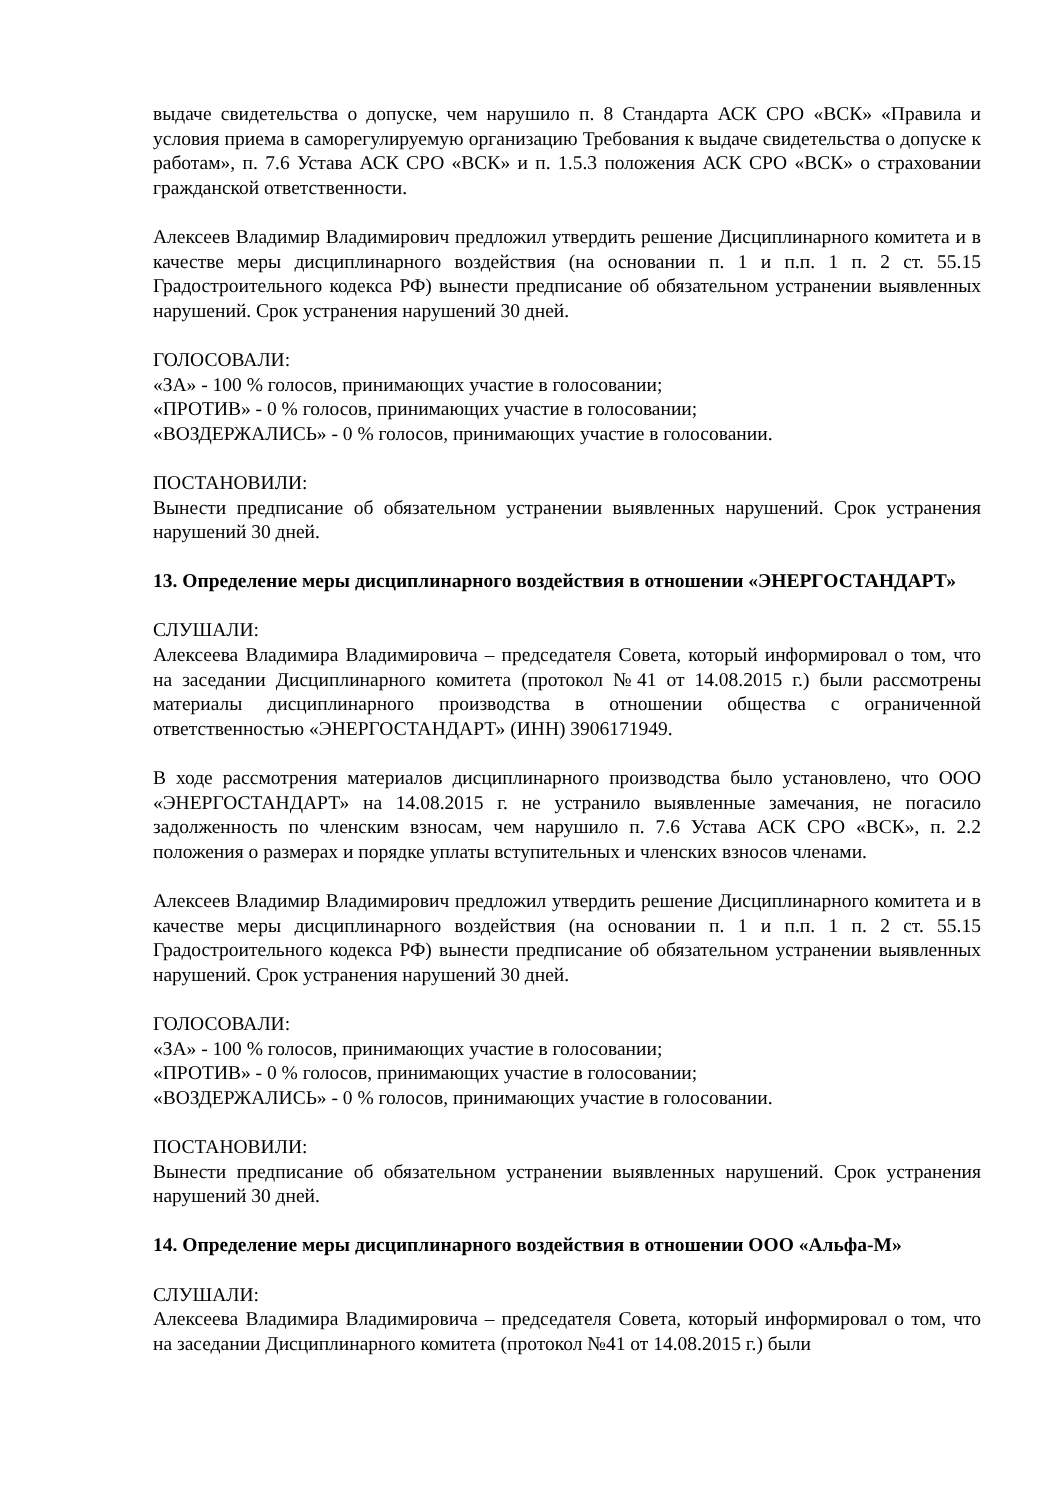выдаче свидетельства о допуске, чем нарушило п. 8 Стандарта АСК СРО «ВСК» «Правила и условия приема в саморегулируемую организацию Требования к выдаче свидетельства о допуске к работам», п. 7.6 Устава АСК СРО «ВСК» и п. 1.5.3 положения АСК СРО «ВСК» о страховании гражданской ответственности.
Алексеев Владимир Владимирович предложил утвердить решение Дисциплинарного комитета и в качестве меры дисциплинарного воздействия (на основании п. 1 и п.п. 1 п. 2 ст. 55.15 Градостроительного кодекса РФ) вынести предписание об обязательном устранении выявленных нарушений. Срок устранения нарушений 30 дней.
ГОЛОСОВАЛИ:
«ЗА» - 100 % голосов, принимающих участие в голосовании;
«ПРОТИВ» - 0 % голосов, принимающих участие в голосовании;
«ВОЗДЕРЖАЛИСЬ» - 0 % голосов, принимающих участие в голосовании.
ПОСТАНОВИЛИ:
Вынести предписание об обязательном устранении выявленных нарушений. Срок устранения нарушений 30 дней.
13. Определение меры дисциплинарного воздействия в отношении «ЭНЕРГОСТАНДАРТ»
СЛУШАЛИ:
Алексеева Владимира Владимировича – председателя Совета, который информировал о том, что на заседании Дисциплинарного комитета (протокол №41 от 14.08.2015 г.) были рассмотрены материалы дисциплинарного производства в отношении общества с ограниченной ответственностью «ЭНЕРГОСТАНДАРТ» (ИНН) 3906171949.
В ходе рассмотрения материалов дисциплинарного производства было установлено, что ООО «ЭНЕРГОСТАНДАРТ» на 14.08.2015 г. не устранило выявленные замечания, не погасило задолженность по членским взносам, чем нарушило п. 7.6 Устава АСК СРО «ВСК», п. 2.2 положения о размерах и порядке уплаты вступительных и членских взносов членами.
Алексеев Владимир Владимирович предложил утвердить решение Дисциплинарного комитета и в качестве меры дисциплинарного воздействия (на основании п. 1 и п.п. 1 п. 2 ст. 55.15 Градостроительного кодекса РФ) вынести предписание об обязательном устранении выявленных нарушений. Срок устранения нарушений 30 дней.
ГОЛОСОВАЛИ:
«ЗА» - 100 % голосов, принимающих участие в голосовании;
«ПРОТИВ» - 0 % голосов, принимающих участие в голосовании;
«ВОЗДЕРЖАЛИСЬ» - 0 % голосов, принимающих участие в голосовании.
ПОСТАНОВИЛИ:
Вынести предписание об обязательном устранении выявленных нарушений. Срок устранения нарушений 30 дней.
14. Определение меры дисциплинарного воздействия в отношении ООО «Альфа-М»
СЛУШАЛИ:
Алексеева Владимира Владимировича – председателя Совета, который информировал о том, что на заседании Дисциплинарного комитета (протокол №41 от 14.08.2015 г.) были